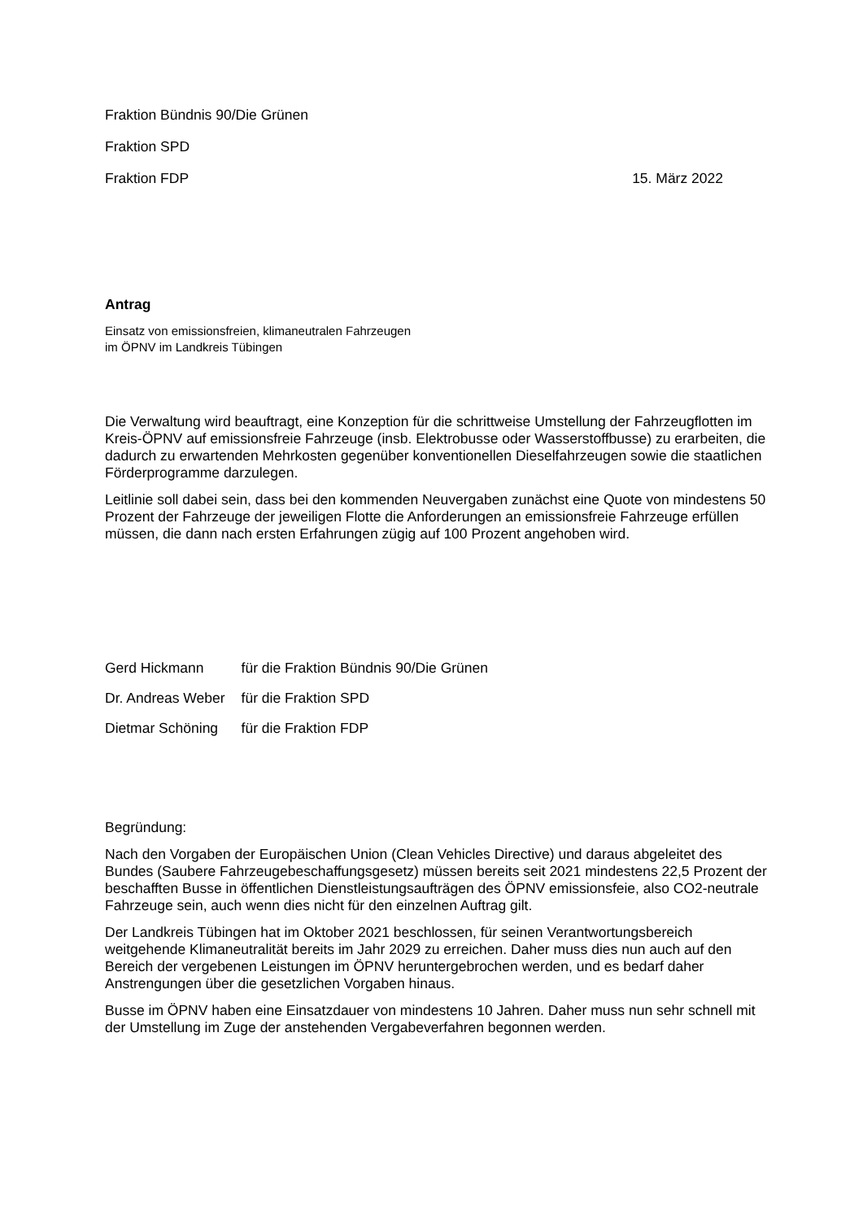Fraktion Bündnis 90/Die Grünen
Fraktion SPD
Fraktion FDP 15. März 2022
Antrag
Einsatz von emissionsfreien, klimaneutralen Fahrzeugen
im ÖPNV im Landkreis Tübingen
Die Verwaltung wird beauftragt, eine Konzeption für die schrittweise Umstellung der Fahrzeugflotten im Kreis-ÖPNV auf emissionsfreie Fahrzeuge (insb. Elektrobusse oder Wasserstoffbusse) zu erarbeiten, die dadurch zu erwartenden Mehrkosten gegenüber konventionellen Dieselfahrzeugen sowie die staatlichen Förderprogramme darzulegen.
Leitlinie soll dabei sein, dass bei den kommenden Neuvergaben zunächst eine Quote von mindestens 50 Prozent der Fahrzeuge der jeweiligen Flotte die Anforderungen an emissionsfreie Fahrzeuge erfüllen müssen, die dann nach ersten Erfahrungen zügig auf 100 Prozent angehoben wird.
| Gerd Hickmann | für die Fraktion Bündnis 90/Die Grünen |
| Dr. Andreas Weber | für die Fraktion SPD |
| Dietmar Schöning | für die Fraktion FDP |
Begründung:
Nach den Vorgaben der Europäischen Union (Clean Vehicles Directive) und daraus abgeleitet des Bundes (Saubere Fahrzeugebeschaffungsgesetz) müssen bereits seit 2021 mindestens 22,5 Prozent der beschafften Busse in öffentlichen Dienstleistungsaufträgen des ÖPNV emissionsfeie, also CO2-neutrale Fahrzeuge sein, auch wenn dies nicht für den einzelnen Auftrag gilt.
Der Landkreis Tübingen hat im Oktober 2021 beschlossen, für seinen Verantwortungsbereich weitgehende Klimaneutralität bereits im Jahr 2029 zu erreichen. Daher muss dies nun auch auf den Bereich der vergebenen Leistungen im ÖPNV heruntergebrochen werden, und es bedarf daher Anstrengungen über die gesetzlichen Vorgaben hinaus.
Busse im ÖPNV haben eine Einsatzdauer von mindestens 10 Jahren. Daher muss nun sehr schnell mit der Umstellung im Zuge der anstehenden Vergabeverfahren begonnen werden.